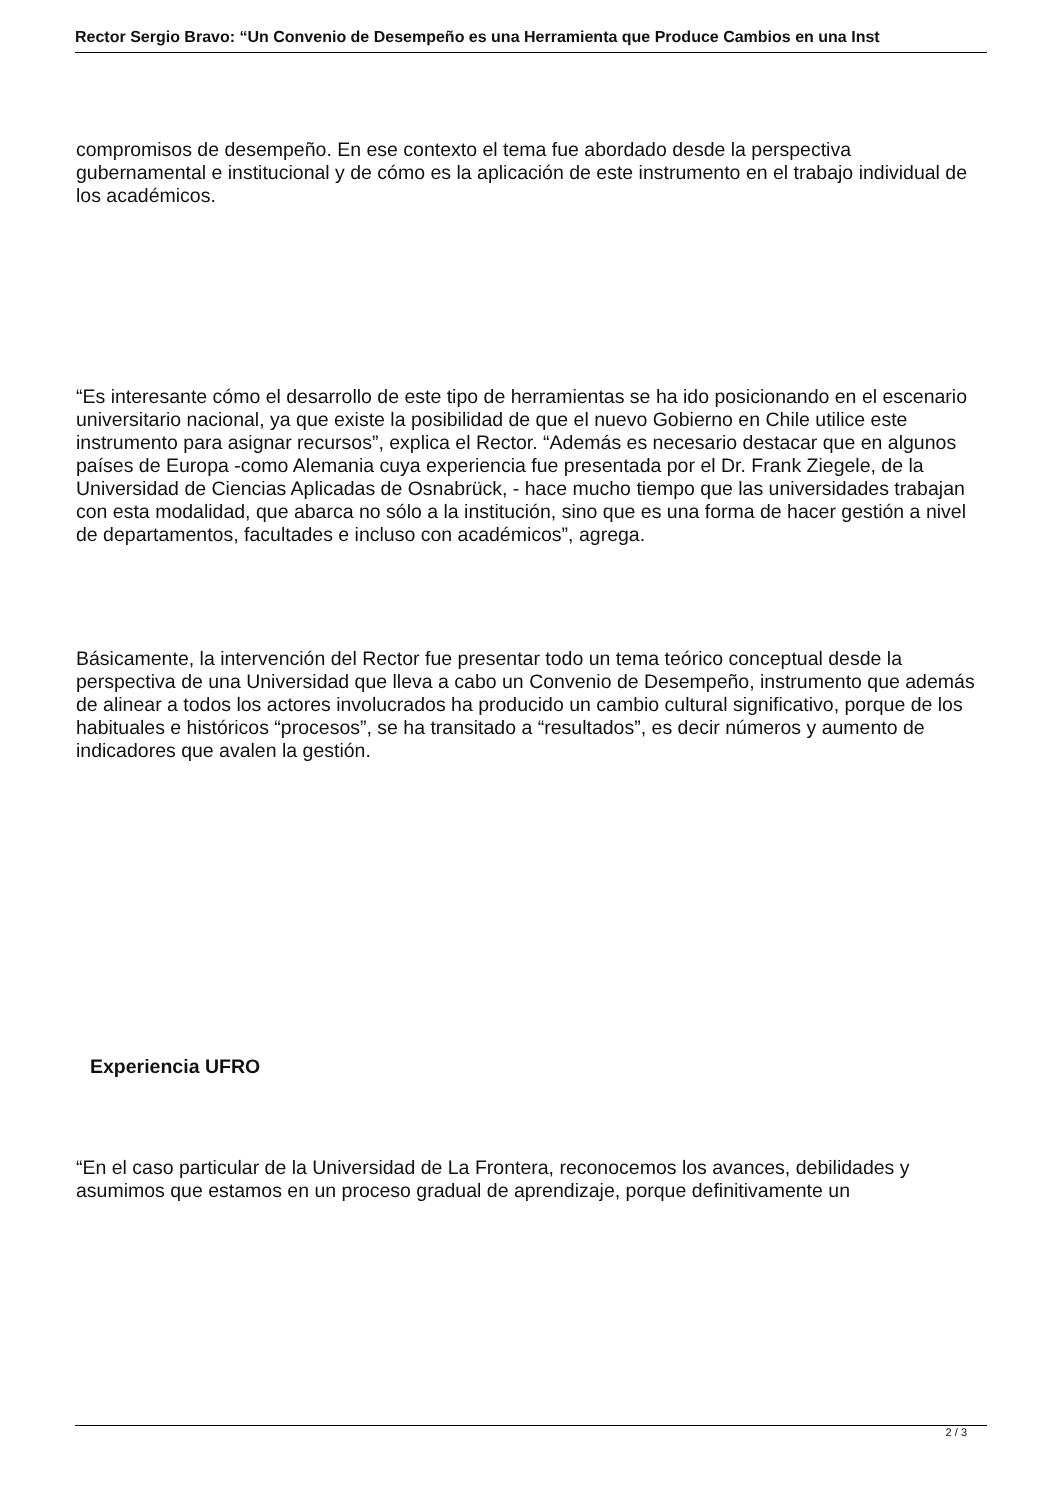Rector Sergio Bravo: “Un Convenio de Desempeño es una Herramienta que Produce Cambios en una Inst
compromisos de desempeño. En ese contexto el tema fue abordado desde la perspectiva gubernamental e institucional y de cómo es la aplicación de este instrumento en el trabajo individual de los académicos.
“Es interesante cómo el desarrollo de este tipo de herramientas se ha ido posicionando en el escenario universitario nacional, ya que existe la posibilidad de que el nuevo Gobierno en Chile utilice este instrumento para asignar recursos”, explica el Rector. “Además es necesario destacar que en algunos países de Europa -como Alemania cuya experiencia fue presentada por el Dr. Frank Ziegele, de la Universidad de Ciencias Aplicadas de Osnabrück, - hace mucho tiempo que las universidades trabajan con esta modalidad, que abarca no sólo a la institución, sino que es una forma de hacer gestión a nivel de departamentos, facultades e incluso con académicos”, agrega.
Básicamente, la intervención del Rector fue presentar todo un tema teórico conceptual desde la perspectiva de una Universidad que lleva a cabo un Convenio de Desempeño, instrumento que además de alinear a todos los actores involucrados ha producido un cambio cultural significativo, porque de los habituales e históricos “procesos”, se ha transitado a “resultados”, es decir números y aumento de indicadores que avalen la gestión.
Experiencia UFRO
“En el caso particular de la Universidad de La Frontera, reconocemos los avances, debilidades y asumimos que estamos en un proceso gradual de aprendizaje, porque definitivamente un
2 / 3